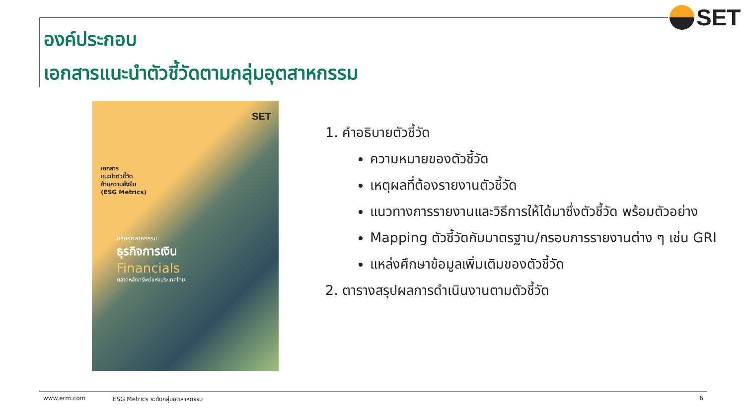SET
องค์ประกอบ
เอกสารแนะนำตัวชี้วัดตามกลุ่มอุตสาหกรรม
SET
เอกสาร
แนะนำตัวชี้วัด
ด้านความยั่งยืน
(ESG Metrics)
กลุ่มอุตสาหกรรม
ธุรกิจการเงิน
Financials
ตลาดหลักทรัพย์แห่งประเทศไทย
1. คำอธิบายตัวชี้วัด
ความหมายของตัวชี้วัด
เหตุผลที่ต้องรายงานตัวชี้วัด
แนวทางการรายงานและวิธีการให้ได้มาซึ่งตัวชี้วัด พร้อมตัวอย่าง
Mapping ตัวชี้วัดกับมาตรฐาน/กรอบการรายงานต่าง ๆ เช่น GRI
แหล่งศึกษาข้อมูลเพิ่มเติมของตัวชี้วัด
2. ตารางสรุปผลการดำเนินงานตามตัวชี้วัด
www.erm.com ESG Metrics ระดับกลุ่มอุตสาหกรรม 6